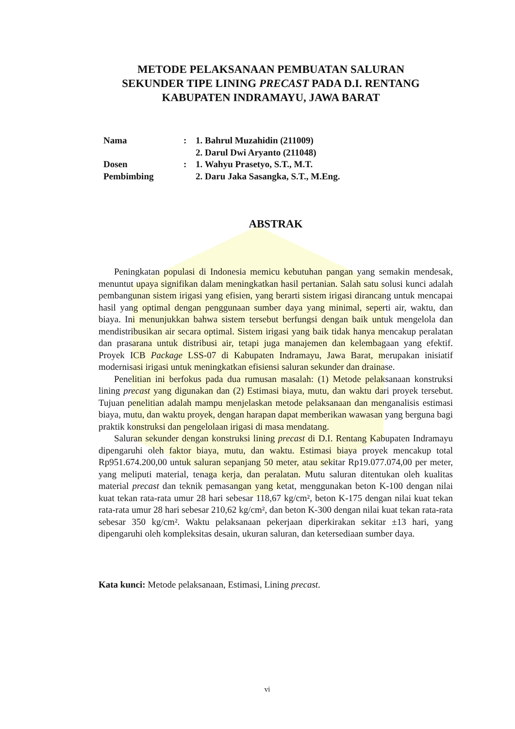METODE PELAKSANAAN PEMBUATAN SALURAN
SEKUNDER TIPE LINING PRECAST PADA D.I. RENTANG
KABUPATEN INDRAMAYU, JAWA BARAT
| Nama | : | 1. Bahrul Muzahidin (211009) 2. Darul Dwi Aryanto (211048) |
| Dosen Pembimbing | : | 1. Wahyu Prasetyo, S.T., M.T. 2. Daru Jaka Sasangka, S.T., M.Eng. |
ABSTRAK
Peningkatan populasi di Indonesia memicu kebutuhan pangan yang semakin mendesak, menuntut upaya signifikan dalam meningkatkan hasil pertanian. Salah satu solusi kunci adalah pembangunan sistem irigasi yang efisien, yang berarti sistem irigasi dirancang untuk mencapai hasil yang optimal dengan penggunaan sumber daya yang minimal, seperti air, waktu, dan biaya. Ini menunjukkan bahwa sistem tersebut berfungsi dengan baik untuk mengelola dan mendistribusikan air secara optimal. Sistem irigasi yang baik tidak hanya mencakup peralatan dan prasarana untuk distribusi air, tetapi juga manajemen dan kelembagaan yang efektif. Proyek ICB Package LSS-07 di Kabupaten Indramayu, Jawa Barat, merupakan inisiatif modernisasi irigasi untuk meningkatkan efisiensi saluran sekunder dan drainase.
Penelitian ini berfokus pada dua rumusan masalah: (1) Metode pelaksanaan konstruksi lining precast yang digunakan dan (2) Estimasi biaya, mutu, dan waktu dari proyek tersebut. Tujuan penelitian adalah mampu menjelaskan metode pelaksanaan dan menganalisis estimasi biaya, mutu, dan waktu proyek, dengan harapan dapat memberikan wawasan yang berguna bagi praktik konstruksi dan pengelolaan irigasi di masa mendatang.
Saluran sekunder dengan konstruksi lining precast di D.I. Rentang Kabupaten Indramayu dipengaruhi oleh faktor biaya, mutu, dan waktu. Estimasi biaya proyek mencakup total Rp951.674.200,00 untuk saluran sepanjang 50 meter, atau sekitar Rp19.077.074,00 per meter, yang meliputi material, tenaga kerja, dan peralatan. Mutu saluran ditentukan oleh kualitas material precast dan teknik pemasangan yang ketat, menggunakan beton K-100 dengan nilai kuat tekan rata-rata umur 28 hari sebesar 118,67 kg/cm², beton K-175 dengan nilai kuat tekan rata-rata umur 28 hari sebesar 210,62 kg/cm², dan beton K-300 dengan nilai kuat tekan rata-rata sebesar 350 kg/cm². Waktu pelaksanaan pekerjaan diperkirakan sekitar ±13 hari, yang dipengaruhi oleh kompleksitas desain, ukuran saluran, dan ketersediaan sumber daya.
Kata kunci: Metode pelaksanaan, Estimasi, Lining precast.
vi